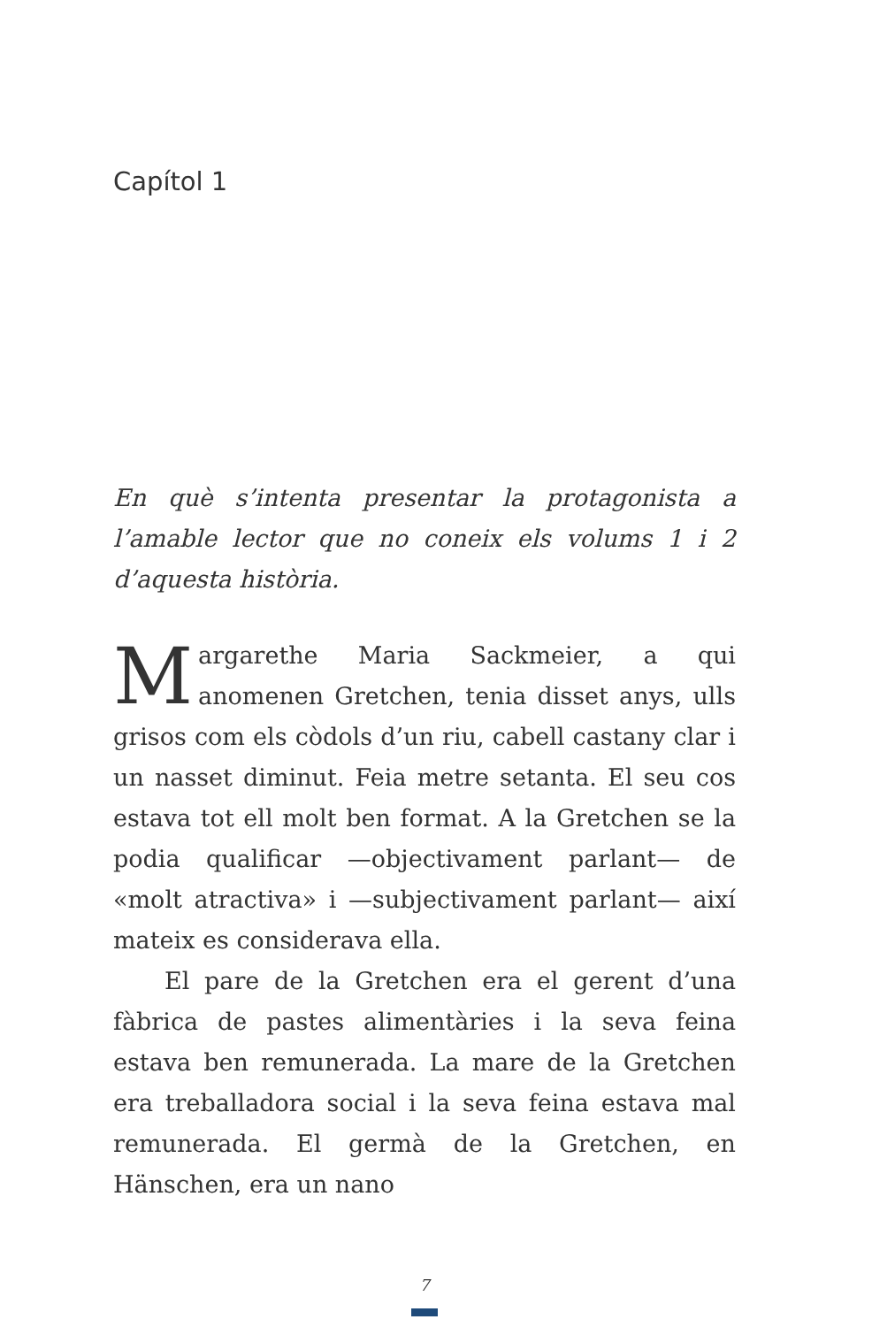Capítol 1
En què s’intenta presentar la protagonista a l’amable lector que no coneix els volums 1 i 2 d’aquesta història.
Margarethe Maria Sackmeier, a qui anomenen Gretchen, tenia disset anys, ulls grisos com els còdols d’un riu, cabell castany clar i un nasset diminut. Feia metre setanta. El seu cos estava tot ell molt ben format. A la Gretchen se la podia qualificar —objectivament parlant— de «molt atractiva» i —subjectivament parlant— així mateix es considerava ella.
El pare de la Gretchen era el gerent d’una fàbrica de pastes alimentàries i la seva feina estava ben remunerada. La mare de la Gretchen era treballadora social i la seva feina estava mal remunerada. El germà de la Gretchen, en Hänschen, era un nano
7